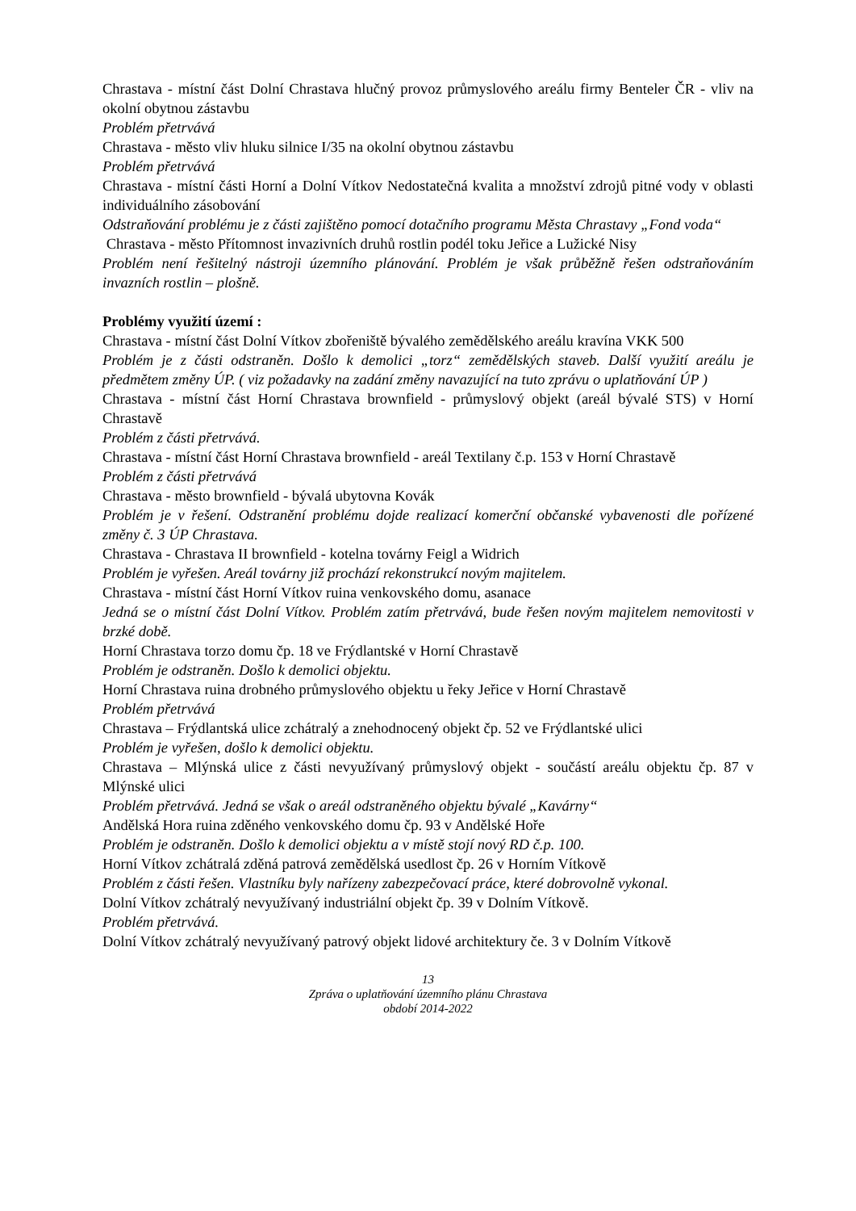Chrastava - místní část Dolní Chrastava hlučný provoz průmyslového areálu firmy Benteler ČR - vliv na okolní obytnou zástavbu
Problém přetrvává
Chrastava - město vliv hluku silnice I/35 na okolní obytnou zástavbu
Problém přetrvává
Chrastava - místní části Horní a Dolní Vítkov Nedostatečná kvalita a množství zdrojů pitné vody v oblasti individuálního zásobování
Odstraňování problému je z části zajištěno pomocí dotačního programu Města Chrastavy „Fond voda“
Chrastava - město Přítomnost invazivních druhů rostlin podél toku Jeřice a Lužické Nisy
Problém není řešitelný nástroji územního plánování. Problém je však průběžně řešen odstraňováním invazních rostlin – plošně.
Problémy využití území :
Chrastava - místní část Dolní Vítkov zbořeniště bývalého zemědělského areálu kravína VKK 500
Problém je z části odstraněn. Došlo k demolici „torz“ zemědělských staveb. Další využití areálu je předmětem změny ÚP. ( viz požadavky na zadání změny navazující na tuto zprávu o uplatňování ÚP )
Chrastava - místní část Horní Chrastava brownfield - průmyslový objekt (areál bývalé STS) v Horní Chrastavě
Problém z části přetrvává.
Chrastava - místní část Horní Chrastava brownfield - areál Textilany č.p. 153 v Horní Chrastavě
Problém z části přetrvává
Chrastava - město brownfield - bývalá ubytovna Kovák
Problém je v řešení. Odstranění problému dojde realizací komerční občanské vybavenosti dle pořízené změny č. 3 ÚP Chrastava.
Chrastava - Chrastava II brownfield - kotelna továrny Feigl a Widrich
Problém je vyřešen. Areál továrny již prochází rekonstrukcí novým majitelem.
Chrastava - místní část Horní Vítkov ruina venkovského domu, asanace
Jedná se o místní část Dolní Vítkov. Problém zatím přetrvává, bude řešen novým majitelem nemovitosti v brzké době.
Horní Chrastava torzo domu čp. 18 ve Frýdlantské v Horní Chrastavě
Problém je odstraněn. Došlo k demolici objektu.
Horní Chrastava ruina drobného průmyslového objektu u řeky Jeřice v Horní Chrastavě
Problém přetrvává
Chrastava – Frýdlantská ulice zchátralý a znehodnocený objekt čp. 52 ve Frýdlantské ulici
Problém je vyřešen, došlo k demolici objektu.
Chrastava – Mlýnská ulice z části nevyužívaný průmyslový objekt - součástí areálu objektu čp. 87 v Mlýnské ulici
Problém přetrvává. Jedná se však o areál odstraněného objektu bývalé „Kavárny“
Andělská Hora ruina zděného venkovského domu čp. 93 v Andělské Hoře
Problém je odstraněn. Došlo k demolici objektu a v místě stojí nový RD č.p. 100.
Horní Vítkov zchátralá zděná patrová zemědělská usedlost čp. 26 v Horním Vítkově
Problém z části řešen. Vlastníku byly nařízeny zabezpečovací práce, které dobrovolně vykonal.
Dolní Vítkov zchátralý nevyužívaný industriální objekt čp. 39 v Dolním Vítkově.
Problém přetrvává.
Dolní Vítkov zchátralý nevyužívaný patrový objekt lidové architektury če. 3 v Dolním Vítkově
13
Zpráva o uplatňování územního plánu Chrastava
období 2014-2022